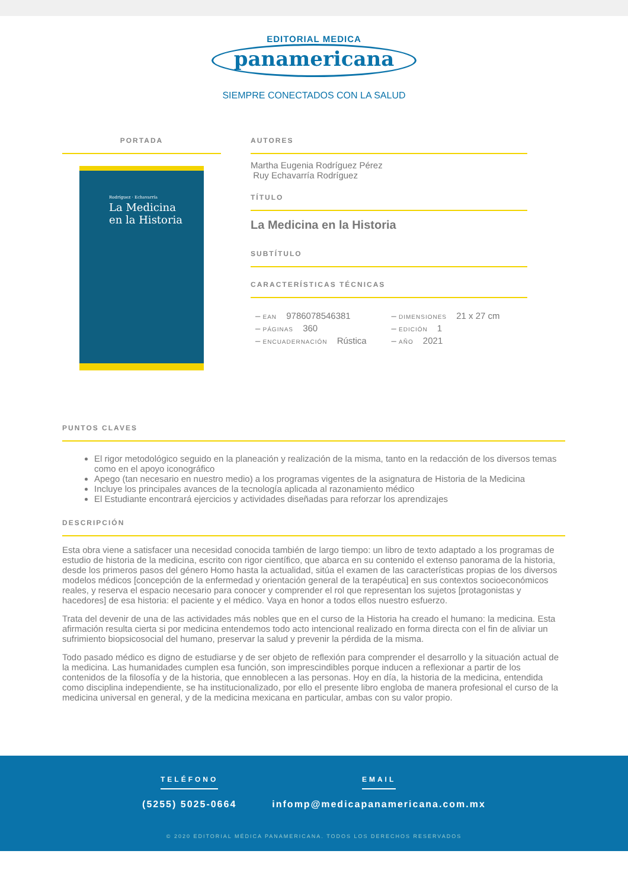EDITORIAL MEDICA
panamericana
SIEMPRE CONECTADOS CON LA SALUD
PORTADA
Rodríguez · Echavarría
La Medicina
en la Historia
AUTORES
Martha Eugenia Rodríguez Pérez
Ruy Echavarría Rodríguez
TÍTULO
La Medicina en la Historia
SUBTÍTULO
CARACTERÍSTICAS TÉCNICAS
– EAN 9786078546381
– PÁGINAS 360
– ENCUADERNACIÓN Rústica
– DIMENSIONES 21 x 27 cm
– EDICIÓN 1
– AÑO 2021
PUNTOS CLAVES
El rigor metodológico seguido en la planeación y realización de la misma, tanto en la redacción de los diversos temas como en el apoyo iconográfico
Apego (tan necesario en nuestro medio) a los programas vigentes de la asignatura de Historia de la Medicina
Incluye los principales avances de la tecnología aplicada al razonamiento médico
El Estudiante encontrará ejercicios y actividades diseñadas para reforzar los aprendizajes
DESCRIPCIÓN
Esta obra viene a satisfacer una necesidad conocida también de largo tiempo: un libro de texto adaptado a los programas de estudio de historia de la medicina, escrito con rigor científico, que abarca en su contenido el extenso panorama de la historia, desde los primeros pasos del género Homo hasta la actualidad, sitúa el examen de las características propias de los diversos modelos médicos [concepción de la enfermedad y orientación general de la terapéutica] en sus contextos socioeconómicos reales, y reserva el espacio necesario para conocer y comprender el rol que representan los sujetos [protagonistas y hacedores] de esa historia: el paciente y el médico. Vaya en honor a todos ellos nuestro esfuerzo.
Trata del devenir de una de las actividades más nobles que en el curso de la Historia ha creado el humano: la medicina. Esta afirmación resulta cierta si por medicina entendemos todo acto intencional realizado en forma directa con el fin de aliviar un sufrimiento biopsicosocial del humano, preservar la salud y prevenir la pérdida de la misma.
Todo pasado médico es digno de estudiarse y de ser objeto de reflexión para comprender el desarrollo y la situación actual de la medicina. Las humanidades cumplen esa función, son imprescindibles porque inducen a reflexionar a partir de los contenidos de la filosofía y de la historia, que ennoblecen a las personas. Hoy en día, la historia de la medicina, entendida como disciplina independiente, se ha institucionalizado, por ello el presente libro engloba de manera profesional el curso de la medicina universal en general, y de la medicina mexicana en particular, ambas con su valor propio.
TELÉFONO
(5255) 5025-0664
EMAIL
infomp@medicapanamericana.com.mx
© 2020 EDITORIAL MÉDICA PANAMERICANA. TODOS LOS DERECHOS RESERVADOS